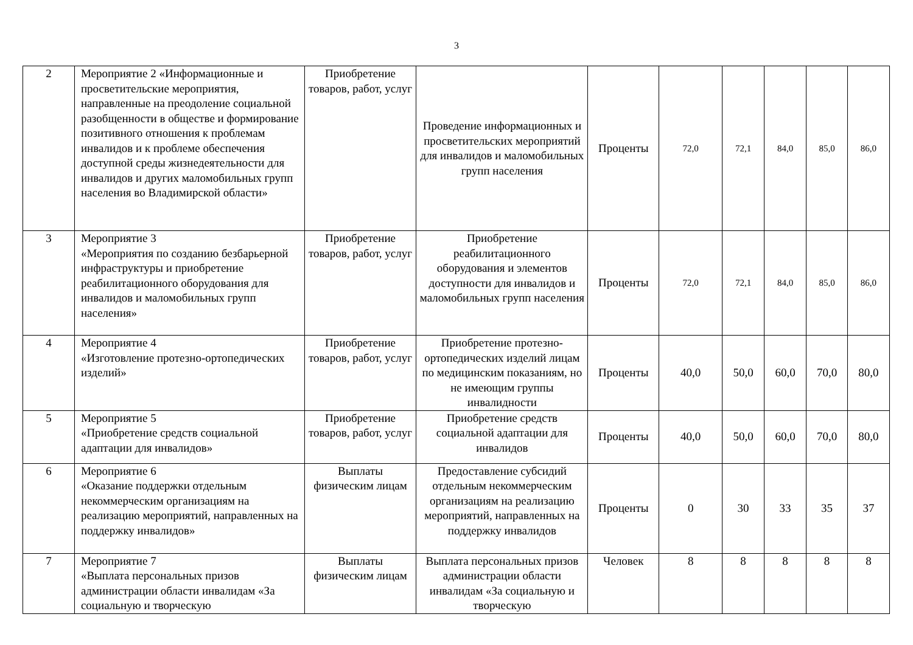3
| 2 | Мероприятие 2 «Информационные и просветительские мероприятия, направленные на преодоление социальной разобщенности в обществе и формирование позитивного отношения к проблемам инвалидов и к проблеме обеспечения доступной среды жизнедеятельности для инвалидов и других маломобильных групп населения во Владимирской области» | Приобретение товаров, работ, услуг | Проведение информационных и просветительских мероприятий для инвалидов и маломобильных групп населения | Проценты | 72,0 | 72,1 | 84,0 | 85,0 | 86,0 |
| 3 | Мероприятие 3 «Мероприятия по созданию безбарьерной инфраструктуры и приобретение реабилитационного оборудования для инвалидов и маломобильных групп населения» | Приобретение товаров, работ, услуг | Приобретение реабилитационного оборудования и элементов доступности для инвалидов и маломобильных групп населения | Проценты | 72,0 | 72,1 | 84,0 | 85,0 | 86,0 |
| 4 | Мероприятие 4 «Изготовление протезно-ортопедических изделий» | Приобретение товаров, работ, услуг | Приобретение протезно-ортопедических изделий лицам по медицинским показаниям, но не имеющим группы инвалидности | Проценты | 40,0 | 50,0 | 60,0 | 70,0 | 80,0 |
| 5 | Мероприятие 5 «Приобретение средств социальной адаптации для инвалидов» | Приобретение товаров, работ, услуг | Приобретение средств социальной адаптации для инвалидов | Проценты | 40,0 | 50,0 | 60,0 | 70,0 | 80,0 |
| 6 | Мероприятие 6 «Оказание поддержки отдельным некоммерческим организациям на реализацию мероприятий, направленных на поддержку инвалидов» | Выплаты физическим лицам | Предоставление субсидий отдельным некоммерческим организациям на реализацию мероприятий, направленных на поддержку инвалидов | Проценты | 0 | 30 | 33 | 35 | 37 |
| 7 | Мероприятие 7 «Выплата персональных призов администрации области инвалидам «За социальную и творческую | Выплаты физическим лицам | Выплата персональных призов администрации области инвалидам «За социальную и творческую | Человек | 8 | 8 | 8 | 8 | 8 |